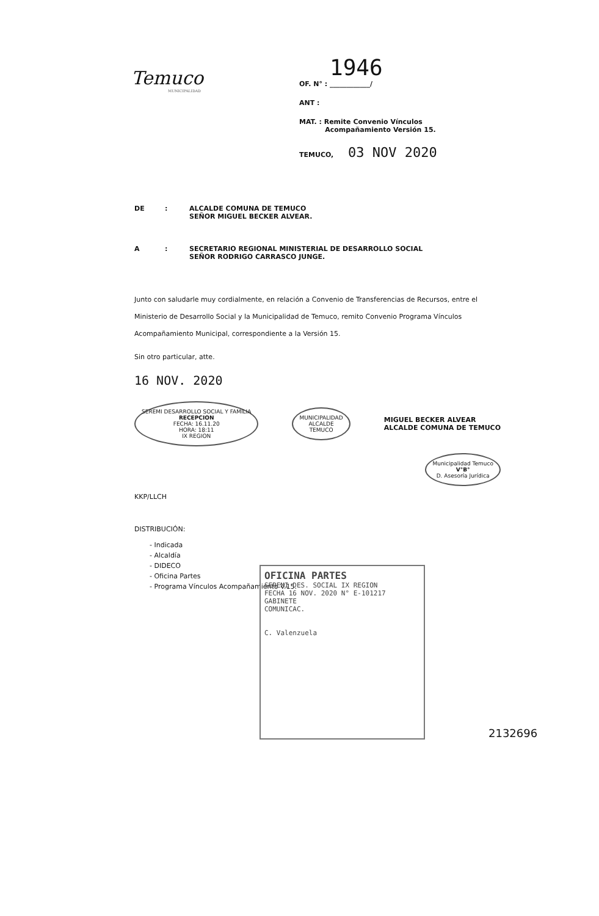Temuco
MUNICIPALIDAD
1946
OF. N° : ____________/
ANT :
MAT. : Remite Convenio Vínculos
Acompañamiento Versión 15.
TEMUCO, 03 NOV 2020
DE: ALCALDE COMUNA DE TEMUCO
SEÑOR MIGUEL BECKER ALVEAR.
A: SECRETARIO REGIONAL MINISTERIAL DE DESARROLLO SOCIAL
SEÑOR RODRIGO CARRASCO JUNGE.
Junto con saludarle muy cordialmente, en relación a Convenio de Transferencias de Recursos, entre el Ministerio de Desarrollo Social y la Municipalidad de Temuco, remito Convenio Programa Vínculos Acompañamiento Municipal, correspondiente a la Versión 15.
Sin otro particular, atte.
16 NOV. 2020
SEREMI DESARROLLO SOCIAL Y FAMILIA
RECEPCION
FECHA: 16.11.20
HORA: 18:11
IX REGION MUNICIPALIDAD
ALCALDE
TEMUCO MIGUEL BECKER ALVEAR
ALCALDE COMUNA DE TEMUCO
Municipalidad Temuco
V°B°
D. Asesoría Jurídica
KKP/LLCH
DISTRIBUCIÓN:
- Indicada
- Alcaldía
- DIDECO
- Oficina Partes
- Programa Vínculos Acompañamiento V.15.
OFICINA PARTES
SEREMI DES. SOCIAL IX REGION
FECHA 16 NOV. 2020 N° E-101217
GABINETE
COMUNICAC.
C. Valenzuela
2132696